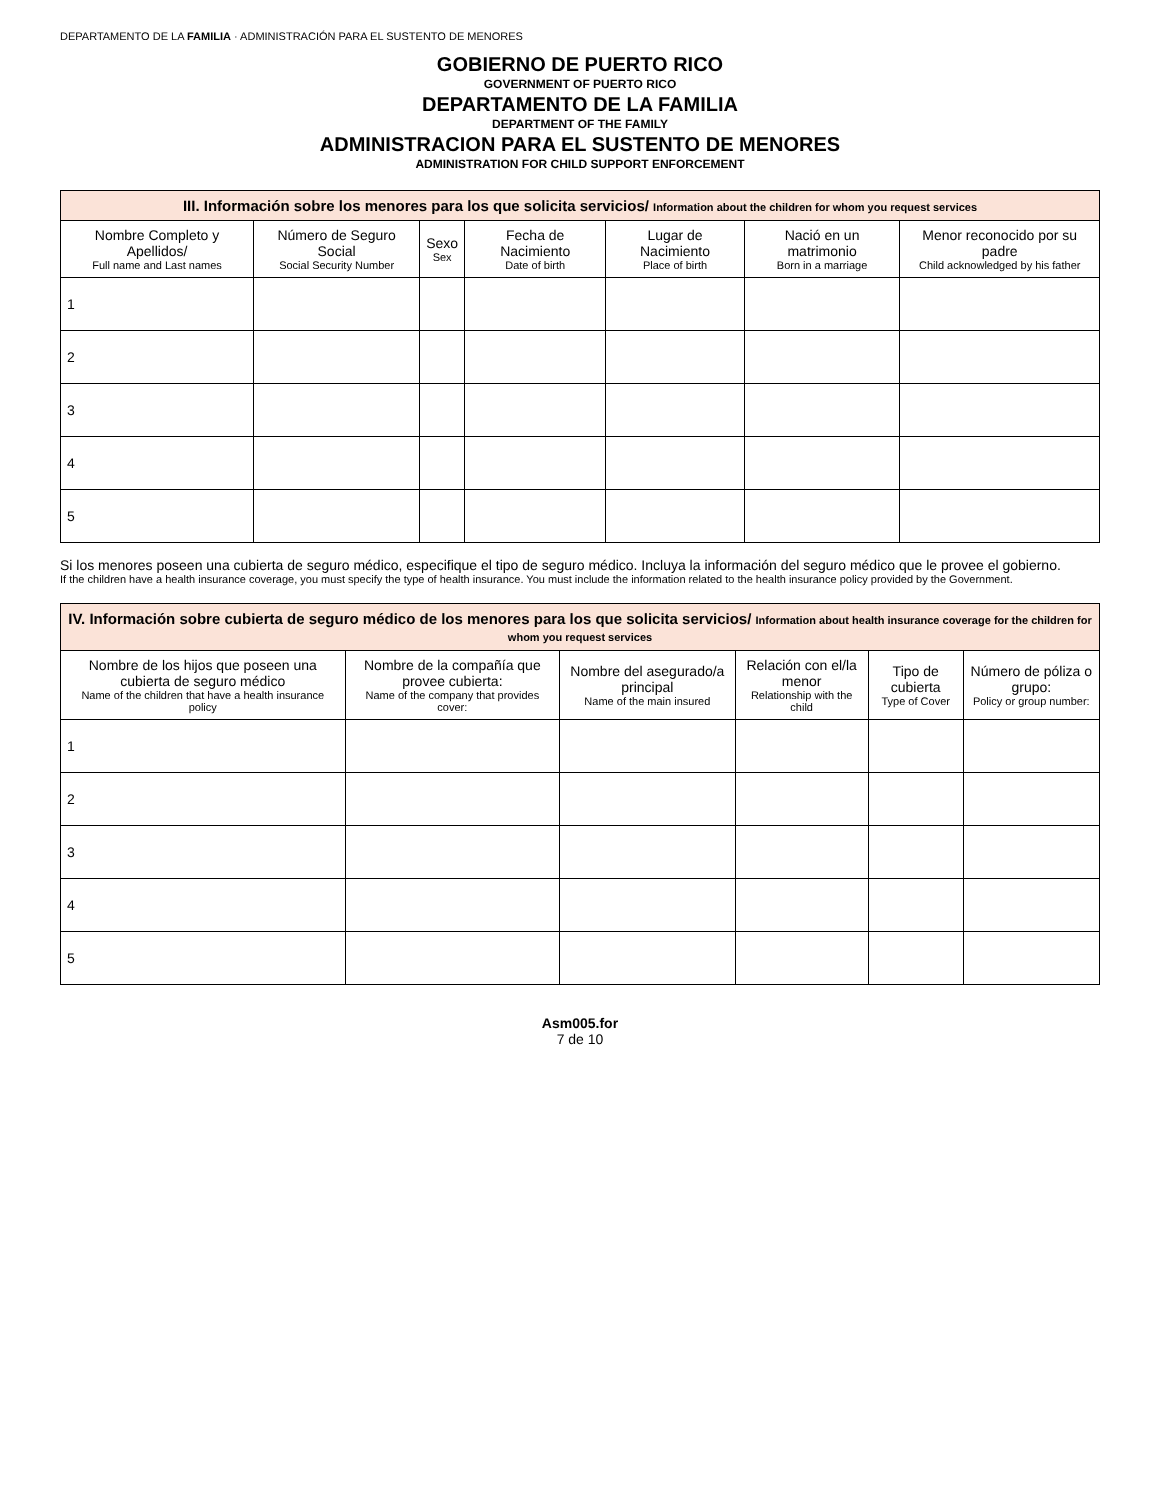DEPARTAMENTO DE LA FAMILIA · ADMINISTRACIÓN PARA EL SUSTENTO DE MENORES
GOBIERNO DE PUERTO RICO
GOVERNMENT OF PUERTO RICO
DEPARTAMENTO DE LA FAMILIA
DEPARTMENT OF THE FAMILY
ADMINISTRACION PARA EL SUSTENTO DE MENORES
ADMINISTRATION FOR CHILD SUPPORT ENFORCEMENT
| III. Información sobre los menores para los que solicita servicios/ Information about the children for whom you request services | | | | | | |
| Nombre Completo y Apellidos/ Full name and Last names | Número de Seguro Social Social Security Number | Sexo Sex | Fecha de Nacimiento Date of birth | Lugar de Nacimiento Place of birth | Nació en un matrimonio Born in a marriage | Menor reconocido por su padre Child acknowledged by his father |
| 1 | | | | | | |
| 2 | | | | | | |
| 3 | | | | | | |
| 4 | | | | | | |
| 5 | | | | | | |
Si los menores poseen una cubierta de seguro médico, especifique el tipo de seguro médico. Incluya la información del seguro médico que le provee el gobierno.
If the children have a health insurance coverage, you must specify the type of health insurance. You must include the information related to the health insurance policy provided by the Government.
| IV. Información sobre cubierta de seguro médico de los menores para los que solicita servicios/ Information about health insurance coverage for the children for whom you request services | | | | | |
| Nombre de los hijos que poseen una cubierta de seguro médico Name of the children that have a health insurance policy | Nombre de la compañía que provee cubierta: Name of the company that provides cover: | Nombre del asegurado/a principal Name of the main insured | Relación con el/la menor Relationship with the child | Tipo de cubierta Type of Cover | Número de póliza o grupo: Policy or group number: |
| 1 | | | | | |
| 2 | | | | | |
| 3 | | | | | |
| 4 | | | | | |
| 5 | | | | | |
Asm005.for
7 de 10